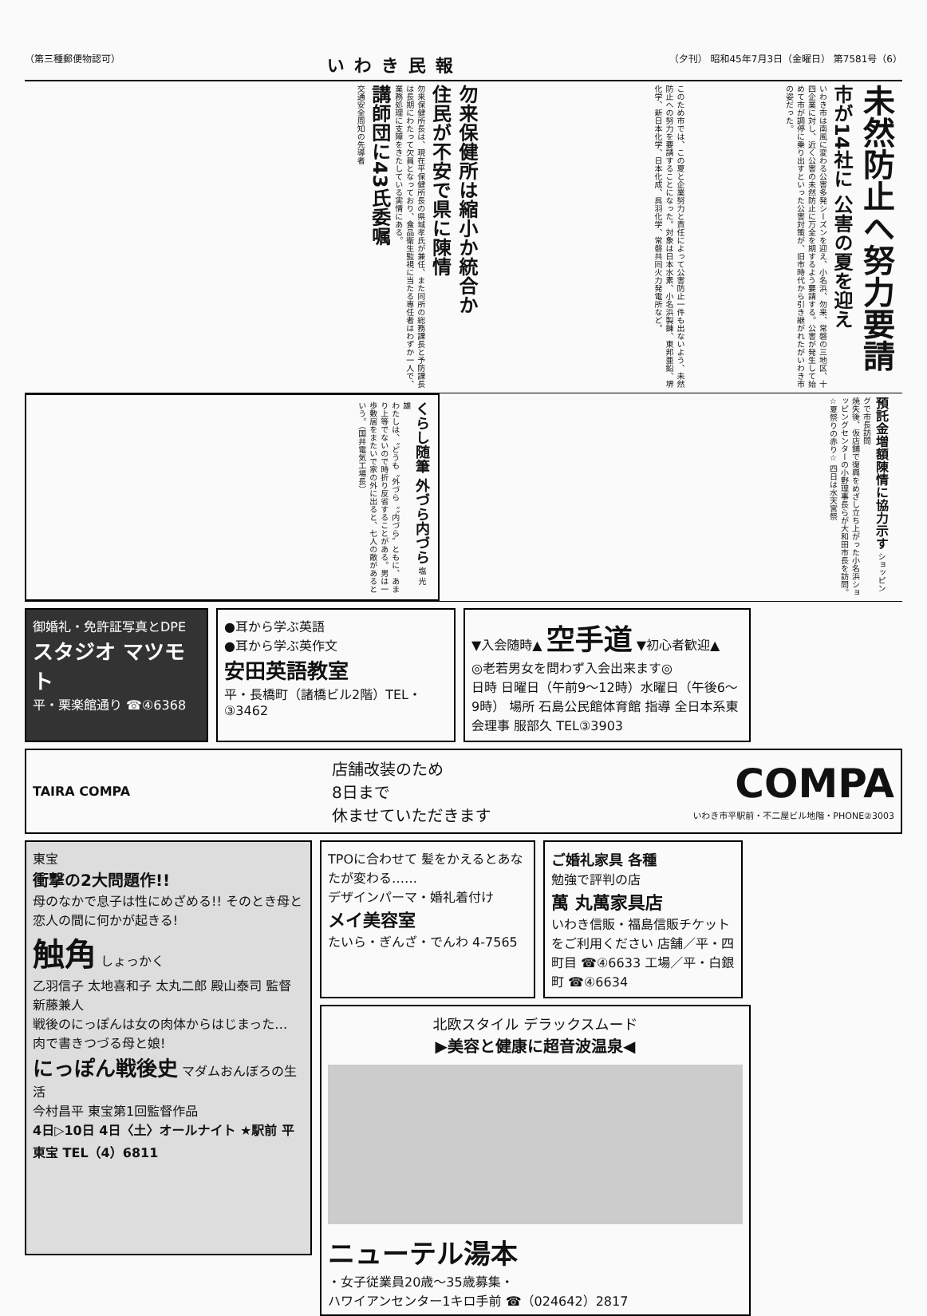（第三種郵便物認可） いわき民報 （夕刊） 昭和45年7月3日（金曜日） 第7581号（6）
未然防止へ努力要請
市が14社に 公害の夏を迎え
いわき市は南風に変わる公害多発シーズンを迎え、小名浜、勿来、常磐の三地区、十四企業に対し、近く公害の未然防止に万全を期するよう要請する。公害が発生して始めて市が調停に乗り出すといった公害対策が、旧市時代から引き継がれたがいわき市の姿だった。
このため市では、この夏と企業努力と責任によって公害防止一件も出ないよう、未然防止への努力を要請することになった。対象は日本水素、小名浜製錬、東邦亜鉛、堺化学、新日本化学、日本化成、呉羽化学、常磐共同火力発電所など。
勿来保健所は縮小か統合か
住民が不安で県に陳情
勿来保健所長は、現在平保健所長の県城孝氏が兼任、また同所の総務課長と予防課長は長期にわたって欠員となっており、食品衛生監視に当たる専任者はわずか一人で、業務処理に支障をきたしている実情にある。
講師団に43氏委嘱
交通安全周知の先導者
くらし随筆 外づら内づら 塩 光雄
わたしは、〝どうも〝外づら〝〝内づら〟ともに、あまり上等でないので時折り反省することがある。男は一歩敷居をまたいで家の外に出ると、七人の敵があるという。（国井電気工場長）
預託金増額陳情に協力示す ショッピングで市長訪問
焼失後、仮店舗で復興をめざし立ち上がった小名浜ショッピングセンターの小野理事長らが大和田市長を訪問。☆夏祭りの赤り☆ 四日は水天宮祭
御婚礼・免許証写真とDPE
スタジオ マツモト
平・栗楽館通り ☎④6368
●耳から学ぶ英語
●耳から学ぶ英作文
安田英語教室
平・長橋町（諸橋ビル2階）TEL・③3462
▼入会随時▲ 空手道 ▼初心者歓迎▲
◎老若男女を問わず入会出来ます◎
日時 日曜日（午前9〜12時）水曜日（午後6〜9時） 場所 石島公民館体育館 指導 全日本系東会理事 服部久 TEL③3903
TAIRA COMPA
店舗改装のため
8日まで
休ませていただきます
COMPA
いわき市平駅前・不二屋ビル地階・PHONE②3003
東宝
衝撃の2大問題作!!
母のなかで息子は性にめざめる!! そのとき母と恋人の間に何かが起きる!
触角 しょっかく
乙羽信子 太地喜和子 太丸二郎 殿山泰司 監督 新藤兼人
戦後のにっぽんは女の肉体からはじまった… 肉で書きつづる母と娘!
にっぽん戦後史 マダムおんぼろの生活
今村昌平 東宝第1回監督作品
4日▷10日 4日〈土〉オールナイト ★駅前 平東宝 TEL（4）6811
TPOに合わせて 髪をかえるとあなたが変わる……
デザインパーマ・婚礼着付け
メイ美容室
たいら・ぎんざ・でんわ 4-7565
ご婚礼家具 各種
勉強で評判の店
萬 丸萬家具店
いわき信販・福島信販チケットをご利用ください 店舗／平・四町目 ☎④6633 工場／平・白銀町 ☎④6634
北欧スタイル デラックスムード
▶美容と健康に超音波温泉◀
ニューテル湯本
・女子従業員20歳〜35歳募集・
ハワイアンセンター1キロ手前 ☎（024642）2817